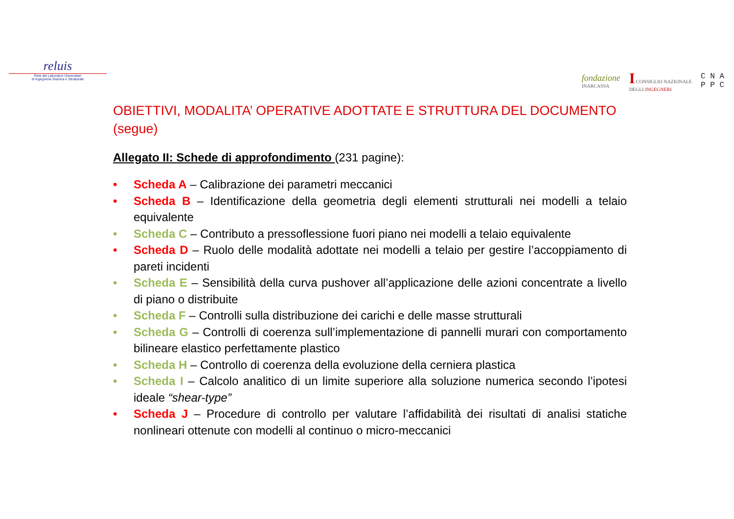reluis
Rete dei Laboratori Universitari
di Ingegneria Sismica e Strutturale
fondazione
INARCASSA
I CONSIGLIO NAZIONALE
DEGLI INGEGNERI
C N A
P P C
OBIETTIVI, MODALITA’ OPERATIVE ADOTTATE E STRUTTURA DEL DOCUMENTO (segue)
Allegato II: Schede di approfondimento (231 pagine):
• Scheda A – Calibrazione dei parametri meccanici
• Scheda B – Identificazione della geometria degli elementi strutturali nei modelli a telaio equivalente
• Scheda C – Contributo a pressoflessione fuori piano nei modelli a telaio equivalente
• Scheda D – Ruolo delle modalità adottate nei modelli a telaio per gestire l’accoppiamento di pareti incidenti
• Scheda E – Sensibilità della curva pushover all’applicazione delle azioni concentrate a livello di piano o distribuite
• Scheda F – Controlli sulla distribuzione dei carichi e delle masse strutturali
• Scheda G – Controlli di coerenza sull’implementazione di pannelli murari con comportamento bilineare elastico perfettamente plastico
• Scheda H – Controllo di coerenza della evoluzione della cerniera plastica
• Scheda I – Calcolo analitico di un limite superiore alla soluzione numerica secondo l’ipotesi ideale “shear-type”
• Scheda J – Procedure di controllo per valutare l’affidabilità dei risultati di analisi statiche nonlineari ottenute con modelli al continuo o micro-meccanici